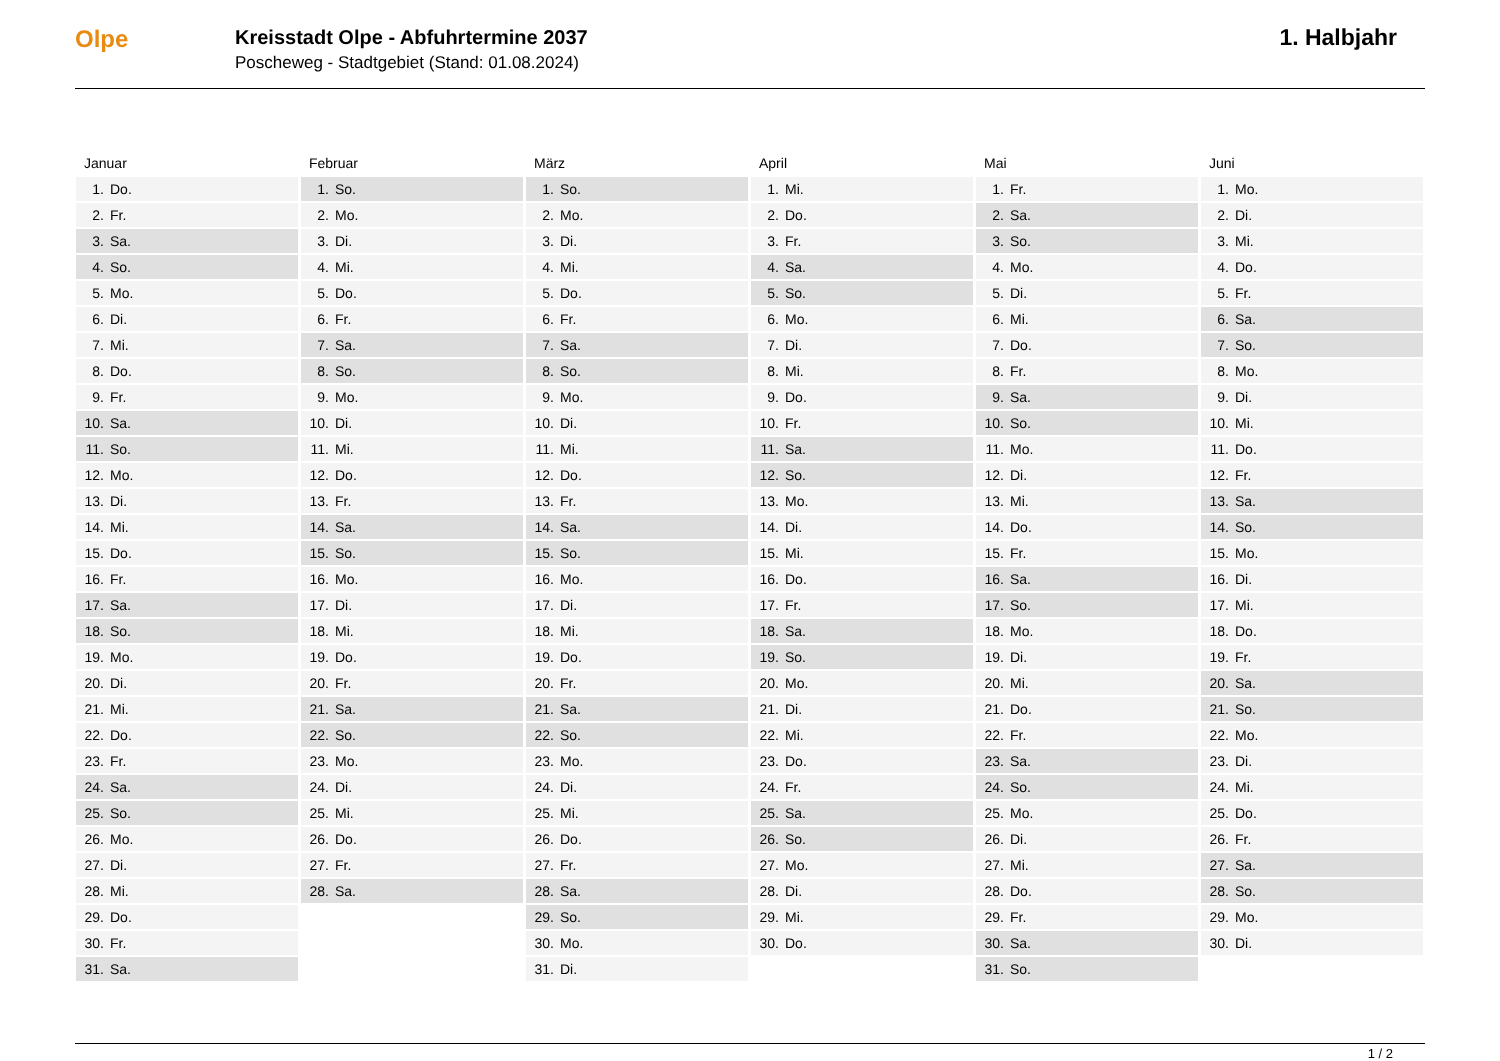Olpe
Kreisstadt Olpe - Abfuhrtermine 2037
Poscheweg - Stadtgebiet (Stand: 01.08.2024)
1. Halbjahr
Januar
| 1. | Do. |
| 2. | Fr. |
| 3. | Sa. |
| 4. | So. |
| 5. | Mo. |
| 6. | Di. |
| 7. | Mi. |
| 8. | Do. |
| 9. | Fr. |
| 10. | Sa. |
| 11. | So. |
| 12. | Mo. |
| 13. | Di. |
| 14. | Mi. |
| 15. | Do. |
| 16. | Fr. |
| 17. | Sa. |
| 18. | So. |
| 19. | Mo. |
| 20. | Di. |
| 21. | Mi. |
| 22. | Do. |
| 23. | Fr. |
| 24. | Sa. |
| 25. | So. |
| 26. | Mo. |
| 27. | Di. |
| 28. | Mi. |
| 29. | Do. |
| 30. | Fr. |
| 31. | Sa. |
Februar
| 1. | So. |
| 2. | Mo. |
| 3. | Di. |
| 4. | Mi. |
| 5. | Do. |
| 6. | Fr. |
| 7. | Sa. |
| 8. | So. |
| 9. | Mo. |
| 10. | Di. |
| 11. | Mi. |
| 12. | Do. |
| 13. | Fr. |
| 14. | Sa. |
| 15. | So. |
| 16. | Mo. |
| 17. | Di. |
| 18. | Mi. |
| 19. | Do. |
| 20. | Fr. |
| 21. | Sa. |
| 22. | So. |
| 23. | Mo. |
| 24. | Di. |
| 25. | Mi. |
| 26. | Do. |
| 27. | Fr. |
| 28. | Sa. |
März
| 1. | So. |
| 2. | Mo. |
| 3. | Di. |
| 4. | Mi. |
| 5. | Do. |
| 6. | Fr. |
| 7. | Sa. |
| 8. | So. |
| 9. | Mo. |
| 10. | Di. |
| 11. | Mi. |
| 12. | Do. |
| 13. | Fr. |
| 14. | Sa. |
| 15. | So. |
| 16. | Mo. |
| 17. | Di. |
| 18. | Mi. |
| 19. | Do. |
| 20. | Fr. |
| 21. | Sa. |
| 22. | So. |
| 23. | Mo. |
| 24. | Di. |
| 25. | Mi. |
| 26. | Do. |
| 27. | Fr. |
| 28. | Sa. |
| 29. | So. |
| 30. | Mo. |
| 31. | Di. |
April
| 1. | Mi. |
| 2. | Do. |
| 3. | Fr. |
| 4. | Sa. |
| 5. | So. |
| 6. | Mo. |
| 7. | Di. |
| 8. | Mi. |
| 9. | Do. |
| 10. | Fr. |
| 11. | Sa. |
| 12. | So. |
| 13. | Mo. |
| 14. | Di. |
| 15. | Mi. |
| 16. | Do. |
| 17. | Fr. |
| 18. | Sa. |
| 19. | So. |
| 20. | Mo. |
| 21. | Di. |
| 22. | Mi. |
| 23. | Do. |
| 24. | Fr. |
| 25. | Sa. |
| 26. | So. |
| 27. | Mo. |
| 28. | Di. |
| 29. | Mi. |
| 30. | Do. |
Mai
| 1. | Fr. |
| 2. | Sa. |
| 3. | So. |
| 4. | Mo. |
| 5. | Di. |
| 6. | Mi. |
| 7. | Do. |
| 8. | Fr. |
| 9. | Sa. |
| 10. | So. |
| 11. | Mo. |
| 12. | Di. |
| 13. | Mi. |
| 14. | Do. |
| 15. | Fr. |
| 16. | Sa. |
| 17. | So. |
| 18. | Mo. |
| 19. | Di. |
| 20. | Mi. |
| 21. | Do. |
| 22. | Fr. |
| 23. | Sa. |
| 24. | So. |
| 25. | Mo. |
| 26. | Di. |
| 27. | Mi. |
| 28. | Do. |
| 29. | Fr. |
| 30. | Sa. |
| 31. | So. |
Juni
| 1. | Mo. |
| 2. | Di. |
| 3. | Mi. |
| 4. | Do. |
| 5. | Fr. |
| 6. | Sa. |
| 7. | So. |
| 8. | Mo. |
| 9. | Di. |
| 10. | Mi. |
| 11. | Do. |
| 12. | Fr. |
| 13. | Sa. |
| 14. | So. |
| 15. | Mo. |
| 16. | Di. |
| 17. | Mi. |
| 18. | Do. |
| 19. | Fr. |
| 20. | Sa. |
| 21. | So. |
| 22. | Mo. |
| 23. | Di. |
| 24. | Mi. |
| 25. | Do. |
| 26. | Fr. |
| 27. | Sa. |
| 28. | So. |
| 29. | Mo. |
| 30. | Di. |
1 / 2